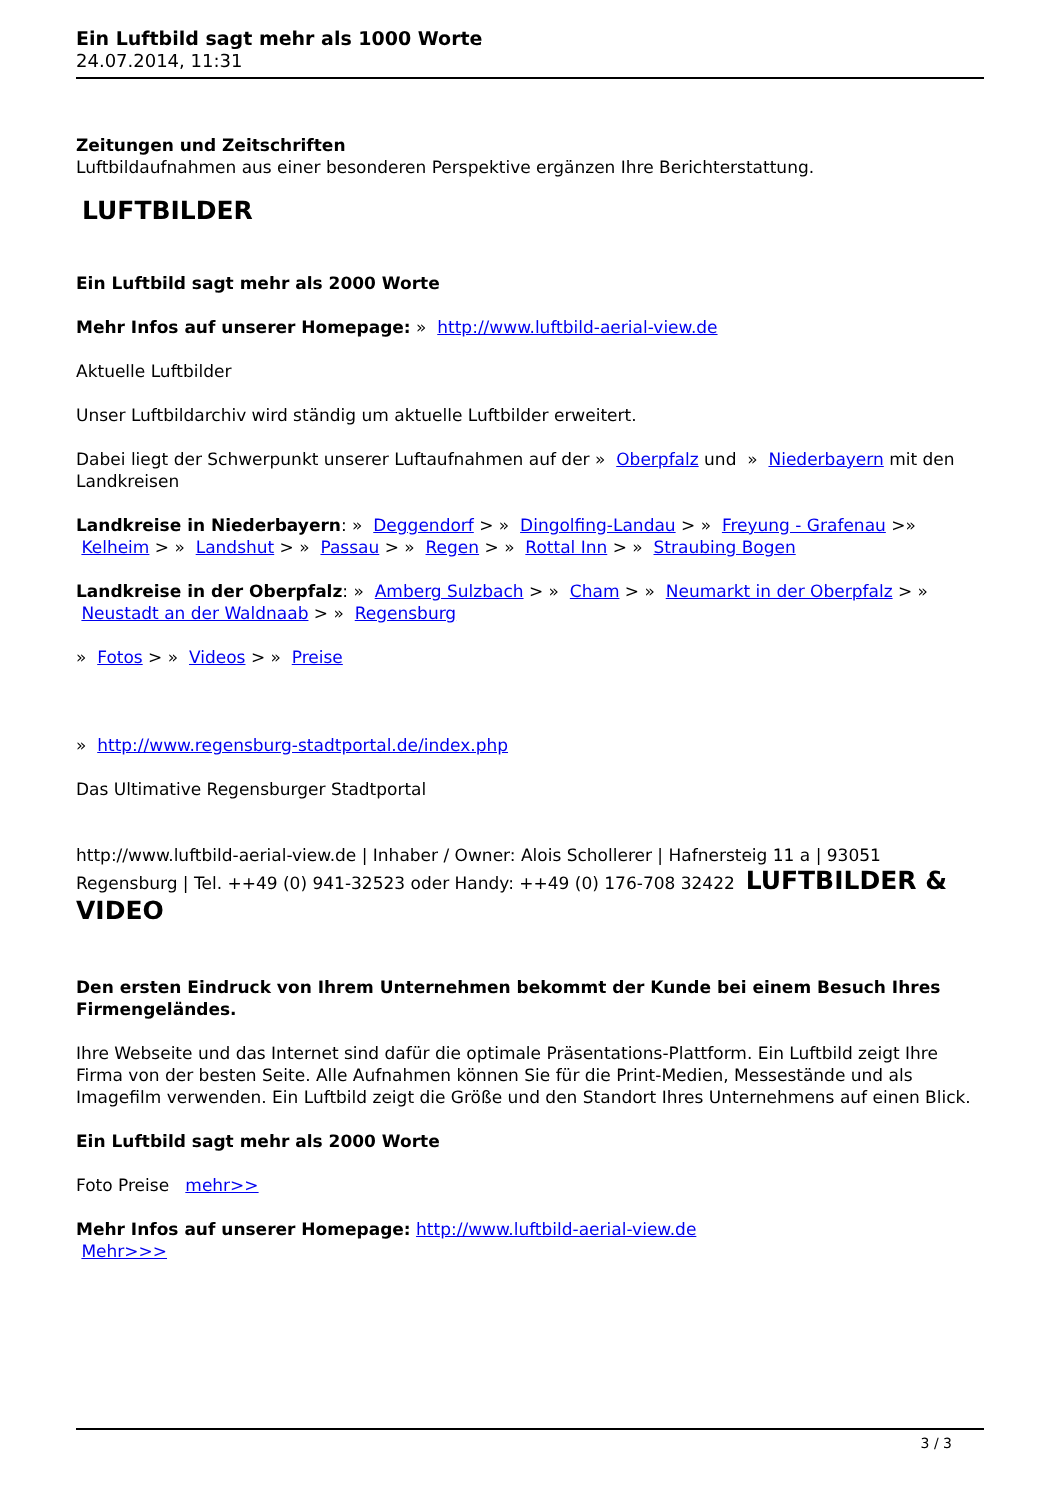Ein Luftbild sagt mehr als 1000 Worte
24.07.2014, 11:31
Zeitungen und Zeitschriften
Luftbildaufnahmen aus einer besonderen Perspektive ergänzen Ihre Berichterstattung.
LUFTBILDER
Ein Luftbild sagt mehr als 2000 Worte
Mehr Infos auf unserer Homepage: » http://www.luftbild-aerial-view.de
Aktuelle Luftbilder
Unser Luftbildarchiv wird ständig um aktuelle Luftbilder erweitert.
Dabei liegt der Schwerpunkt unserer Luftaufnahmen auf der » Oberpfalz und » Niederbayern mit den Landkreisen
Landkreise in Niederbayern: » Deggendorf > » Dingolfing-Landau > » Freyung - Grafenau >» Kelheim > » Landshut > » Passau > » Regen > » Rottal Inn > » Straubing Bogen
Landkreise in der Oberpfalz: » Amberg Sulzbach > » Cham > » Neumarkt in der Oberpfalz > » Neustadt an der Waldnaab > » Regensburg
» Fotos > » Videos > » Preise
» http://www.regensburg-stadtportal.de/index.php
Das Ultimative Regensburger Stadtportal
http://www.luftbild-aerial-view.de | Inhaber / Owner: Alois Schollerer | Hafnersteig 11 a | 93051 Regensburg | Tel. ++49 (0) 941-32523 oder Handy: ++49 (0) 176-708 32422 LUFTBILDER & VIDEO
Den ersten Eindruck von Ihrem Unternehmen bekommt der Kunde bei einem Besuch Ihres Firmengeländes.
Ihre Webseite und das Internet sind dafür die optimale Präsentations-Plattform. Ein Luftbild zeigt Ihre Firma von der besten Seite. Alle Aufnahmen können Sie für die Print-Medien, Messestände und als Imagefilm verwenden. Ein Luftbild zeigt die Größe und den Standort Ihres Unternehmens auf einen Blick.
Ein Luftbild sagt mehr als 2000 Worte
Foto Preise mehr>>
Mehr Infos auf unserer Homepage: http://www.luftbild-aerial-view.de
Mehr>>>
3 / 3